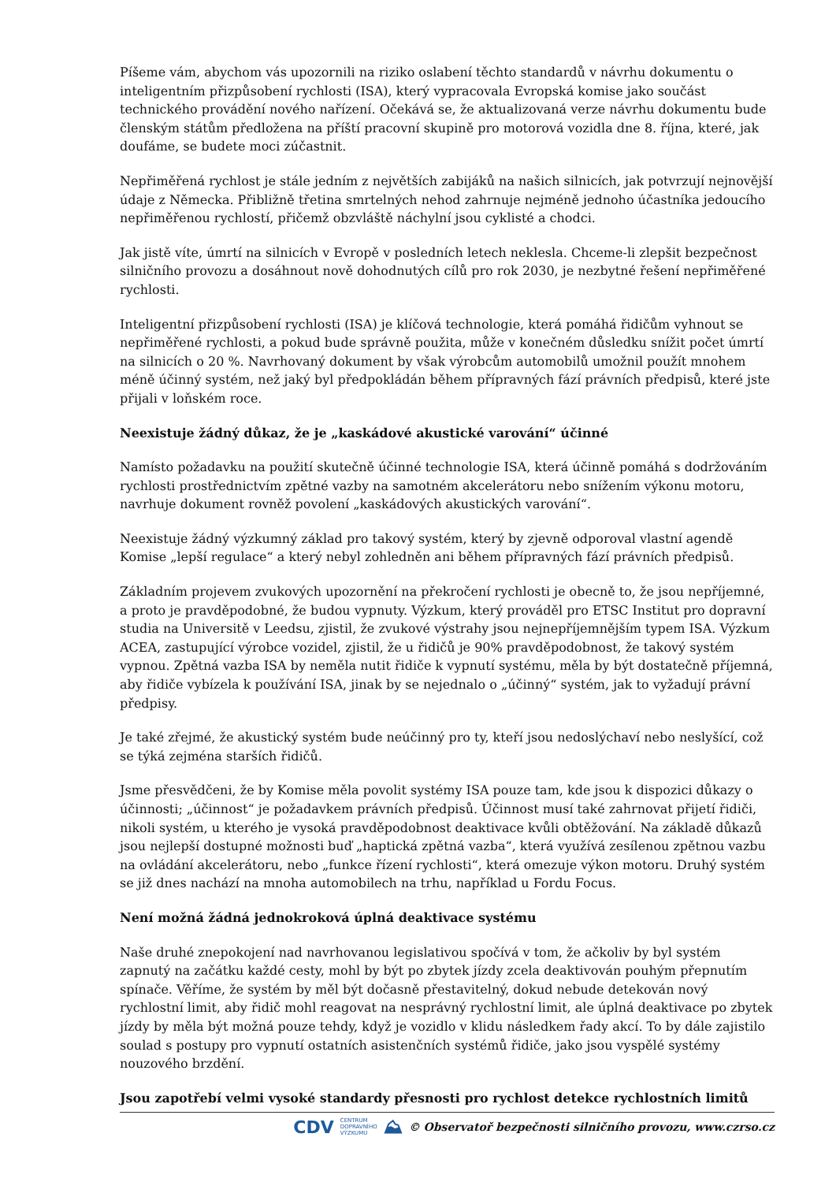Píšeme vám, abychom vás upozornili na riziko oslabení těchto standardů v návrhu dokumentu o inteligentním přizpůsobení rychlosti (ISA), který vypracovala Evropská komise jako součást technického provádění nového nařízení. Očekává se, že aktualizovaná verze návrhu dokumentu bude členským státům předložena na příští pracovní skupině pro motorová vozidla dne 8. října, které, jak doufáme, se budete moci zúčastnit.
Nepřiměřená rychlost je stále jedním z největších zabijáků na našich silnicích, jak potvrzují nejnovější údaje z Německa. Přibližně třetina smrtelných nehod zahrnuje nejméně jednoho účastníka jedoucího nepřiměřenou rychlostí, přičemž obzvláště náchylní jsou cyklisté a chodci.
Jak jistě víte, úmrtí na silnicích v Evropě v posledních letech neklesla. Chceme-li zlepšit bezpečnost silničního provozu a dosáhnout nově dohodnutých cílů pro rok 2030, je nezbytné řešení nepřiměřené rychlosti.
Inteligentní přizpůsobení rychlosti (ISA) je klíčová technologie, která pomáhá řidičům vyhnout se nepřiměřené rychlosti, a pokud bude správně použita, může v konečném důsledku snížit počet úmrtí na silnicích o 20 %. Navrhovaný dokument by však výrobcům automobilů umožnil použít mnohem méně účinný systém, než jaký byl předpokládán během přípravných fází právních předpisů, které jste přijali v loňském roce.
Neexistuje žádný důkaz, že je „kaskádové akustické varování“ účinné
Namísto požadavku na použití skutečně účinné technologie ISA, která účinně pomáhá s dodržováním rychlosti prostřednictvím zpětné vazby na samotném akcelerátoru nebo snížením výkonu motoru, navrhuje dokument rovněž povolení „kaskádových akustických varování“.
Neexistuje žádný výzkumný základ pro takový systém, který by zjevně odporoval vlastní agendě Komise „lepší regulace“ a který nebyl zohledněn ani během přípravných fází právních předpisů.
Základním projevem zvukových upozornění na překročení rychlosti je obecně to, že jsou nepříjemné, a proto je pravděpodobné, že budou vypnuty. Výzkum, který prováděl pro ETSC Institut pro dopravní studia na Universitě v Leedsu, zjistil, že zvukové výstrahy jsou nejnepříjemnějším typem ISA. Výzkum ACEA, zastupující výrobce vozidel, zjistil, že u řidičů je 90% pravděpodobnost, že takový systém vypnou. Zpětná vazba ISA by neměla nutit řidiče k vypnutí systému, měla by být dostatečně příjemná, aby řidiče vybízela k používání ISA, jinak by se nejednalo o „účinný“ systém, jak to vyžadují právní předpisy.
Je také zřejmé, že akustický systém bude neúčinný pro ty, kteří jsou nedoslýchaví nebo neslyšící, což se týká zejména starších řidičů.
Jsme přesvědčeni, že by Komise měla povolit systémy ISA pouze tam, kde jsou k dispozici důkazy o účinnosti; „účinnost“ je požadavkem právních předpisů. Účinnost musí také zahrnovat přijetí řidiči, nikoli systém, u kterého je vysoká pravděpodobnost deaktivace kvůli obtěžování. Na základě důkazů jsou nejlepší dostupné možnosti buď „haptická zpětná vazba“, která využívá zesílenou zpětnou vazbu na ovládání akcelerátoru, nebo „funkce řízení rychlosti“, která omezuje výkon motoru. Druhý systém se již dnes nachází na mnoha automobilech na trhu, například u Fordu Focus.
Není možná žádná jednokroková úplná deaktivace systému
Naše druhé znepokojení nad navrhovanou legislativou spočívá v tom, že ačkoliv by byl systém zapnutý na začátku každé cesty, mohl by být po zbytek jízdy zcela deaktivován pouhým přepnutím spínače. Věříme, že systém by měl být dočasně přestavitelný, dokud nebude detekován nový rychlostní limit, aby řidič mohl reagovat na nesprávný rychlostní limit, ale úplná deaktivace po zbytek jízdy by měla být možná pouze tehdy, když je vozidlo v klidu následkem řady akcí. To by dále zajistilo soulad s postupy pro vypnutí ostatních asistenčních systémů řidiče, jako jsou vyspělé systémy nouzového brzdění.
Jsou zapotřebí velmi vysoké standardy přesnosti pro rychlost detekce rychlostních limitů
CDV CENTRUM
DOPRAVNÍHO
VÝZKUMU ⛰ © Observatoř bezpečnosti silničního provozu, www.czrso.cz